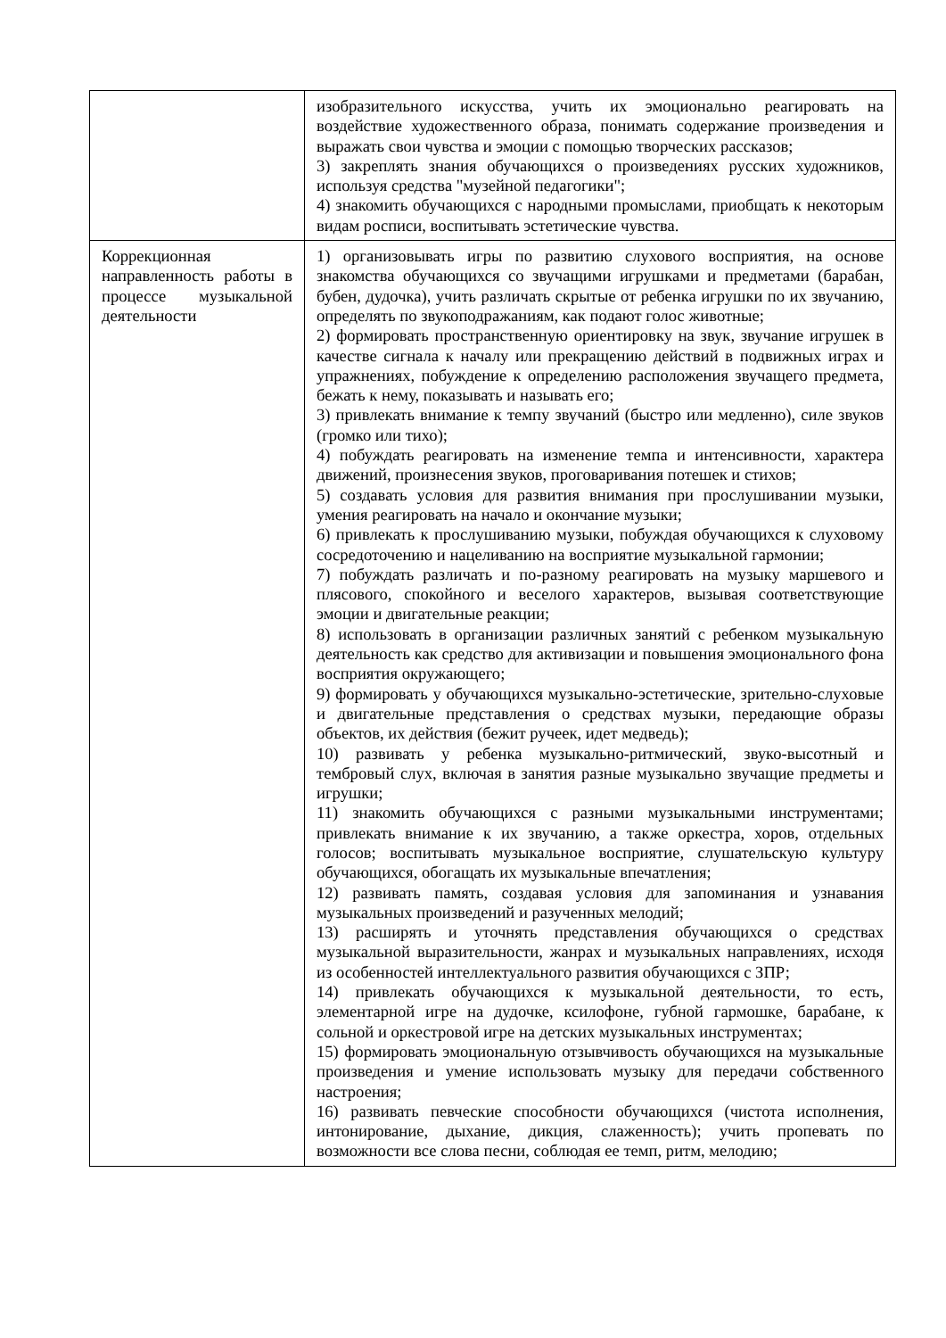| | изобразительного искусства, учить их эмоционально реагировать на воздействие художественного образа, понимать содержание произведения и выражать свои чувства и эмоции с помощью творческих рассказов; 3) закреплять знания обучающихся о произведениях русских художников, используя средства "музейной педагогики"; 4) знакомить обучающихся с народными промыслами, приобщать к некоторым видам росписи, воспитывать эстетические чувства. |
| Коррекционная направленность работы в процессе музыкальной деятельности | 1) организовывать игры по развитию слухового восприятия, на основе знакомства обучающихся со звучащими игрушками и предметами (барабан, бубен, дудочка), учить различать скрытые от ребенка игрушки по их звучанию, определять по звукоподражаниям, как подают голос животные; 2) формировать пространственную ориентировку на звук, звучание игрушек в качестве сигнала к началу или прекращению действий в подвижных играх и упражнениях, побуждение к определению расположения звучащего предмета, бежать к нему, показывать и называть его; 3) привлекать внимание к темпу звучаний (быстро или медленно), силе звуков (громко или тихо); 4) побуждать реагировать на изменение темпа и интенсивности, характера движений, произнесения звуков, проговаривания потешек и стихов; 5) создавать условия для развития внимания при прослушивании музыки, умения реагировать на начало и окончание музыки; 6) привлекать к прослушиванию музыки, побуждая обучающихся к слуховому сосредоточению и нацеливанию на восприятие музыкальной гармонии; 7) побуждать различать и по-разному реагировать на музыку маршевого и плясового, спокойного и веселого характеров, вызывая соответствующие эмоции и двигательные реакции; 8) использовать в организации различных занятий с ребенком музыкальную деятельность как средство для активизации и повышения эмоционального фона восприятия окружающего; 9) формировать у обучающихся музыкально-эстетические, зрительно-слуховые и двигательные представления о средствах музыки, передающие образы объектов, их действия (бежит ручеек, идет медведь); 10) развивать у ребенка музыкально-ритмический, звуко-высотный и тембровый слух, включая в занятия разные музыкально звучащие предметы и игрушки; 11) знакомить обучающихся с разными музыкальными инструментами; привлекать внимание к их звучанию, а также оркестра, хоров, отдельных голосов; воспитывать музыкальное восприятие, слушательскую культуру обучающихся, обогащать их музыкальные впечатления; 12) развивать память, создавая условия для запоминания и узнавания музыкальных произведений и разученных мелодий; 13) расширять и уточнять представления обучающихся о средствах музыкальной выразительности, жанрах и музыкальных направлениях, исходя из особенностей интеллектуального развития обучающихся с ЗПР; 14) привлекать обучающихся к музыкальной деятельности, то есть, элементарной игре на дудочке, ксилофоне, губной гармошке, барабане, к сольной и оркестровой игре на детских музыкальных инструментах; 15) формировать эмоциональную отзывчивость обучающихся на музыкальные произведения и умение использовать музыку для передачи собственного настроения; 16) развивать певческие способности обучающихся (чистота исполнения, интонирование, дыхание, дикция, слаженность); учить пропевать по возможности все слова песни, соблюдая ее темп, ритм, мелодию; |